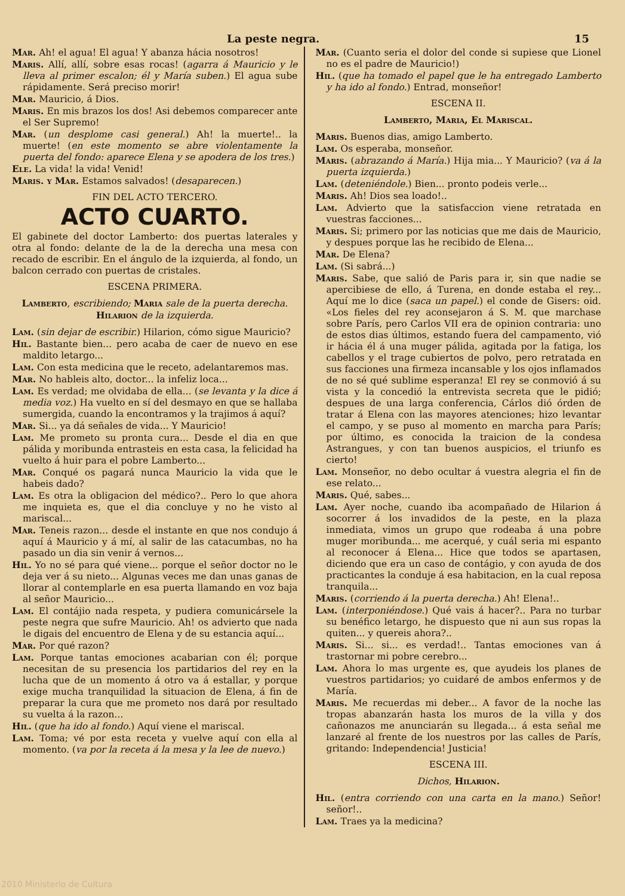La peste negra. 15
Mar. Ah! el agua! El agua! Y abanza hácia nosotros!
Maris. Allí, allí, sobre esas rocas! (agarra á Mauricio y le lleva al primer escalon; él y María suben.) El agua sube rápidamente. Será preciso morir!
Mar. Mauricio, á Dios.
Maris. En mis brazos los dos! Asi debemos comparecer ante el Ser Supremo!
Mar. (un desplome casi general.) Ah! la muerte!.. la muerte! (en este momento se abre violentamente la puerta del fondo: aparece Elena y se apodera de los tres.)
Ele. La vida! la vida! Venid!
Maris. y Mar. Estamos salvados! (desaparecen.)
FIN DEL ACTO TERCERO.
ACTO CUARTO.
El gabinete del doctor Lamberto: dos puertas laterales y otra al fondo: delante de la de la derecha una mesa con recado de escribir. En el ángulo de la izquierda, al fondo, un balcon cerrado con puertas de cristales.
ESCENA PRIMERA.
Lamberto, escribiendo; Maria sale de la puerta derecha. Hilarion de la izquierda.
Lam. (sin dejar de escribir.) Hilarion, cómo sigue Mauricio?
Hil. Bastante bien... pero acaba de caer de nuevo en ese maldito letargo...
Lam. Con esta medicina que le receto, adelantaremos mas.
Mar. No hableis alto, doctor... la infeliz loca...
Lam. Es verdad; me olvidaba de ella... (se levanta y la dice á media voz.) Ha vuelto en sí del desmayo en que se hallaba sumergida, cuando la encontramos y la trajimos á aquí?
Mar. Si... ya dá señales de vida... Y Mauricio!
Lam. Me prometo su pronta cura... Desde el dia en que pálida y moribunda entrasteis en esta casa, la felicidad ha vuelto á huir para el pobre Lamberto...
Mar. Conqué os pagará nunca Mauricio la vida que le habeis dado?
Lam. Es otra la obligacion del médico?.. Pero lo que ahora me inquieta es, que el dia concluye y no he visto al mariscal...
Mar. Teneis razon... desde el instante en que nos condujo á aquí á Mauricio y á mí, al salir de las catacumbas, no ha pasado un dia sin venir á vernos...
Hil. Yo no sé para qué viene... porque el señor doctor no le deja ver á su nieto... Algunas veces me dan unas ganas de llorar al contemplarle en esa puerta llamando en voz baja al señor Mauricio...
Lam. El contájio nada respeta, y pudiera comunicársele la peste negra que sufre Mauricio. Ah! os advierto que nada le digais del encuentro de Elena y de su estancia aquí...
Mar. Por qué razon?
Lam. Porque tantas emociones acabarian con él; porque necesitan de su presencia los partidarios del rey en la lucha que de un momento á otro va á estallar, y porque exige mucha tranquilidad la situacion de Elena, á fin de preparar la cura que me prometo nos dará por resultado su vuelta á la razon...
Hil. (que ha ido al fondo.) Aquí viene el mariscal.
Lam. Toma; vé por esta receta y vuelve aquí con ella al momento. (va por la receta á la mesa y la lee de nuevo.)
Mar. (Cuanto seria el dolor del conde si supiese que Lionel no es el padre de Mauricio!)
Hil. (que ha tomado el papel que le ha entregado Lamberto y ha ido al fondo.) Entrad, monseñor!
ESCENA II.
Lamberto, Maria, El Mariscal.
Maris. Buenos dias, amigo Lamberto.
Lam. Os esperaba, monseñor.
Maris. (abrazando á María.) Hija mia... Y Mauricio? (va á la puerta izquierda.)
Lam. (deteniéndole.) Bien... pronto podeis verle...
Maris. Ah! Dios sea loado!..
Lam. Advierto que la satisfaccion viene retratada en vuestras facciones...
Maris. Si; primero por las noticias que me dais de Mauricio, y despues porque las he recibido de Elena...
Mar. De Elena?
Lam. (Si sabrá...)
Maris. Sabe, que salió de Paris para ir, sin que nadie se apercibiese de ello, á Turena, en donde estaba el rey... Aquí me lo dice (saca un papel.) el conde de Gisers: oid. «Los fieles del rey aconsejaron á S. M. que marchase sobre París, pero Carlos VII era de opinion contraria: uno de estos dias últimos, estando fuera del campamento, vió ir hácia él á una muger pálida, agitada por la fatiga, los cabellos y el trage cubiertos de polvo, pero retratada en sus facciones una firmeza incansable y los ojos inflamados de no sé qué sublime esperanza! El rey se conmovió á su vista y la concedió la entrevista secreta que le pidió; despues de una larga conferencia, Cárlos dió órden de tratar á Elena con las mayores atenciones; hizo levantar el campo, y se puso al momento en marcha para París; por último, es conocida la traicion de la condesa Astrangues, y con tan buenos auspicios, el triunfo es cierto!
Lam. Monseñor, no debo ocultar á vuestra alegria el fin de ese relato...
Maris. Qué, sabes...
Lam. Ayer noche, cuando iba acompañado de Hilarion á socorrer á los invadidos de la peste, en la plaza inmediata, vimos un grupo que rodeaba á una pobre muger moribunda... me acerqué, y cuál seria mi espanto al reconocer á Elena... Hice que todos se apartasen, diciendo que era un caso de contágio, y con ayuda de dos practicantes la conduje á esa habitacion, en la cual reposa tranquila...
Maris. (corriendo á la puerta derecha.) Ah! Elena!..
Lam. (interponiéndose.) Qué vais á hacer?.. Para no turbar su benéfico letargo, he dispuesto que ni aun sus ropas la quiten... y quereis ahora?..
Maris. Si... si... es verdad!.. Tantas emociones van á trastornar mi pobre cerebro...
Lam. Ahora lo mas urgente es, que ayudeis los planes de vuestros partidarios; yo cuidaré de ambos enfermos y de María.
Maris. Me recuerdas mi deber... A favor de la noche las tropas abanzarán hasta los muros de la villa y dos cañonazos me anunciarán su llegada... á esta señal me lanzaré al frente de los nuestros por las calles de París, gritando: Independencia! Justicia!
ESCENA III.
Dichos, Hilarion.
Hil. (entra corriendo con una carta en la mano.) Señor! señor!..
Lam. Traes ya la medicina?
2010 Ministerio de Cultura